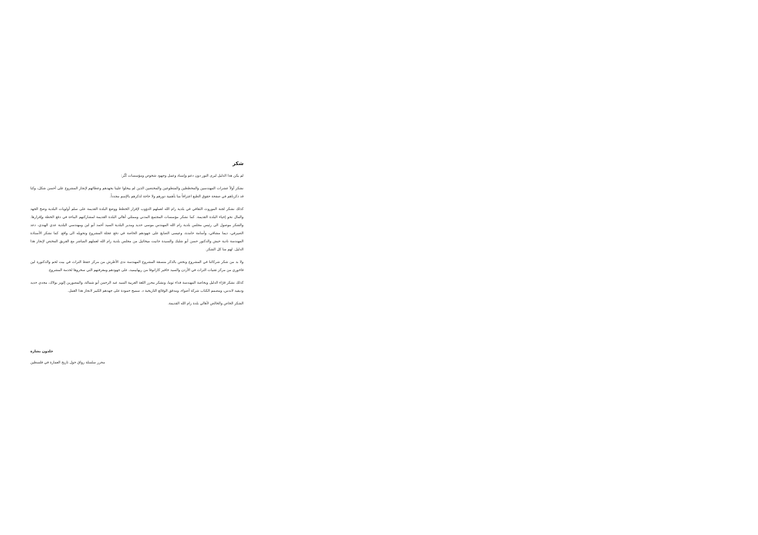شكر
لم يكن هذا الدليل ليرى النور دون دعم وإسناد وعمل وجهود شخوص ومؤسسات كُثُر:
نشكر أولاً عشرات المهندسين والمخططين والمتطوعين والمختصين الذين لم يبخلوا علينا بجهدهم وعطائهم لإنجاز المشروع على أحسن شكل، وكنا قد ذكرناهم في صفحة حقوق الطبع اعترافاً منا بأهمية دورهم ولا حاجة لذكرهم بالإسم مجدداً.
كذلك نشكر لجنة الموروث الثقافي في بلدية رام الله لعملهم الدؤوب لإقرار الخطط ووضع البلدة القديمة على سلم أولويات البلدية وضخ الجهد والمال نحو إحياء البلدة القديمة. كما نشكر مؤسسات المجتمع المدني وممثلي أهالي البلدة القديمة لمشاركتهم البناءة في دفع الخطة وإقرارها. والشكر موصول الى رئيس مجلس بلدية رام الله المهندس موسى حديد ومدير البلدية السيد أحمد أبو لبن ومهندسي البلدية عدي الهندي، دعد الصيرفي، ديما مشاقي، وأسامة حامدة، وعيسى الصايغ على جهودهم الخاصة في دفع عجلة المشروع وتحويله الى واقع. كما نشكر الأستاذة المهندسة نادية حبش والدكتور حسن أبو شلبك والسيدة جانيت ميخائيل من مجلس بلدية رام الله لعملهم المباشر مع الفريق المختص لإنجاز هذا الدليل. لهم منا كل الشكر.
ولا بد من شكر شركائنا في المشروع ونخص بالذكر منسقة المشروع المهندسة ندى الأطرش من مركز حفظ التراث في بيت لحم والدكتورة لين فاخوري من مركز تقنيات التراث في الأردن والسيد خافير كازانوفا من ريهابيميد، على جهودهم ومعرفتهم التي سخروها لخدمة المشروع.
كذلك نشكر قرّاء الدليل وبخاصة المهندسة فداء توما، ونشكر محرر اللغة العربية السيد عبد الرحمن أبو شمالة، والمصورين إلويز بولاك، مجدي حديد وديفيد لاندس، ومصمم الكتاب شركة أضواء، ومدقق الوقائع التاريخية د. سميح حمودة على جهدهم الكبير لانجاز هذا العمل.
الشكر الخاص والخالص لأهالي بلدة رام الله القديمة.
خلدون بشارة
محرر سلسلة رواق حول تاريخ العمارة في فلسطين